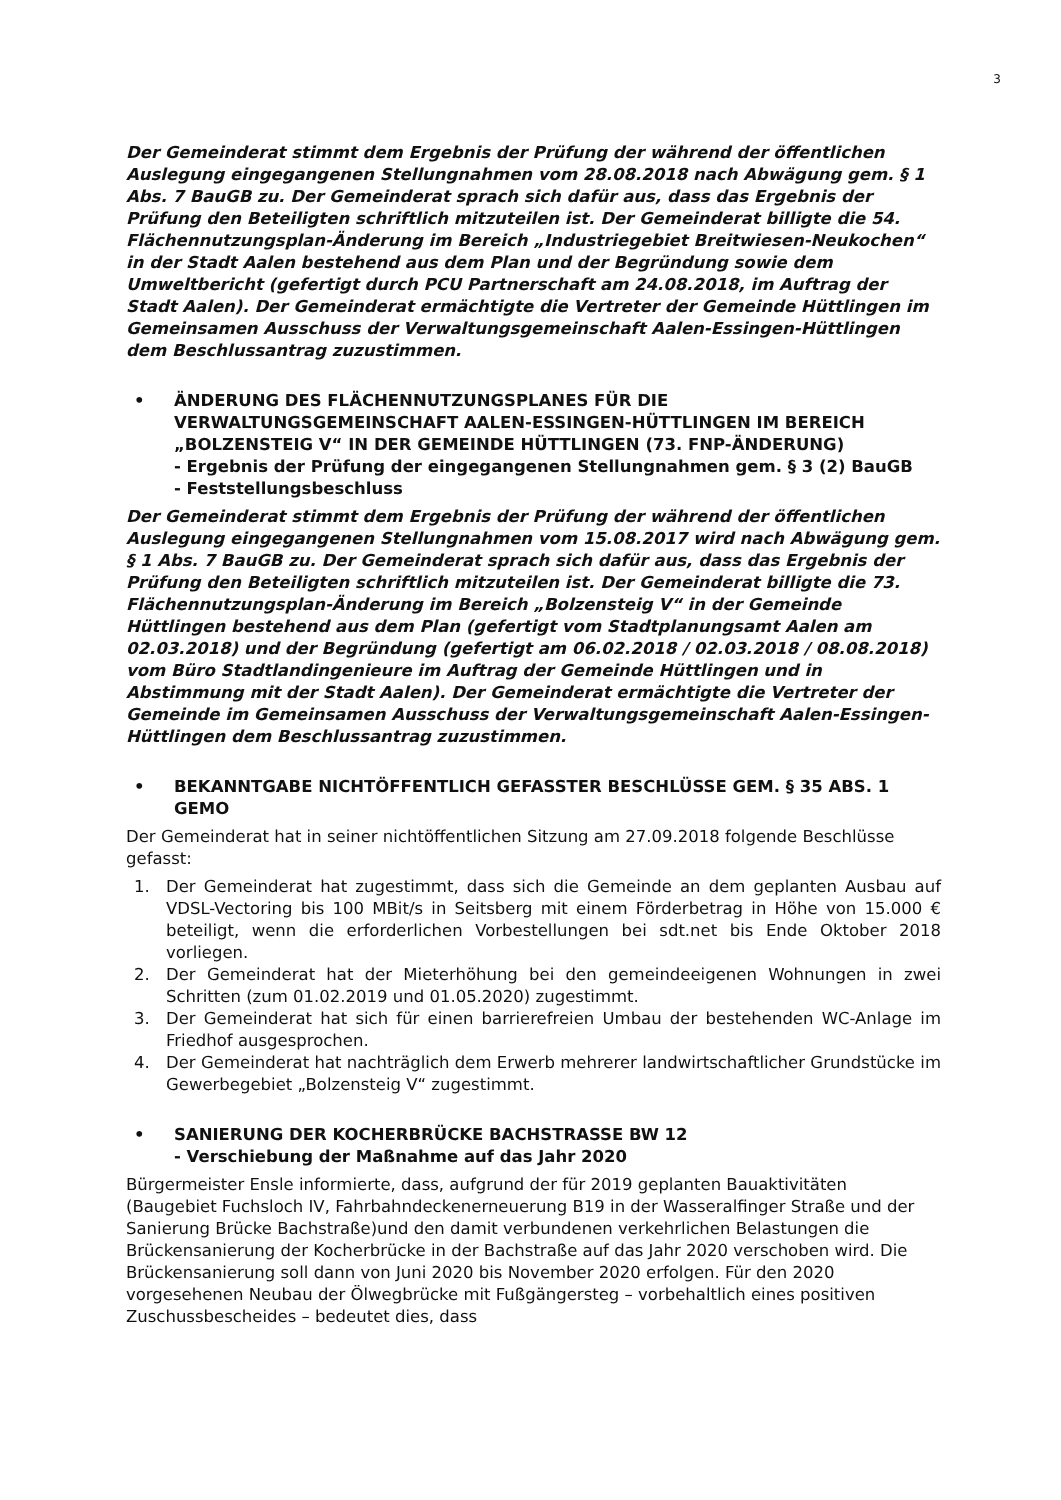3
Der Gemeinderat stimmt dem Ergebnis der Prüfung der während der öffentlichen Auslegung eingegangenen Stellungnahmen vom 28.08.2018 nach Abwägung gem. § 1 Abs. 7 BauGB zu. Der Gemeinderat sprach sich dafür aus, dass das Ergebnis der Prüfung den Beteiligten schriftlich mitzuteilen ist. Der Gemeinderat billigte die 54. Flächennutzungsplan-Änderung im Bereich „Industriegebiet Breitwiesen-Neukochen“ in der Stadt Aalen bestehend aus dem Plan und der Begründung sowie dem Umweltbericht (gefertigt durch PCU Partnerschaft am 24.08.2018, im Auftrag der Stadt Aalen). Der Gemeinderat ermächtigte die Vertreter der Gemeinde Hüttlingen im Gemeinsamen Ausschuss der Verwaltungsgemeinschaft Aalen-Essingen-Hüttlingen dem Beschlussantrag zuzustimmen.
• ÄNDERUNG DES FLÄCHENNUTZUNGSPLANES FÜR DIE VERWALTUNGSGEMEINSCHAFT AALEN-ESSINGEN-HÜTTLINGEN IM BEREICH „BOLZENSTEIG V“ IN DER GEMEINDE HÜTTLINGEN (73. FNP-ÄNDERUNG)
- Ergebnis der Prüfung der eingegangenen Stellungnahmen gem. § 3 (2) BauGB
- Feststellungsbeschluss
Der Gemeinderat stimmt dem Ergebnis der Prüfung der während der öffentlichen Auslegung eingegangenen Stellungnahmen vom 15.08.2017 wird nach Abwägung gem. § 1 Abs. 7 BauGB zu. Der Gemeinderat sprach sich dafür aus, dass das Ergebnis der Prüfung den Beteiligten schriftlich mitzuteilen ist. Der Gemeinderat billigte die 73. Flächennutzungsplan-Änderung im Bereich „Bolzensteig V“ in der Gemeinde Hüttlingen bestehend aus dem Plan (gefertigt vom Stadtplanungsamt Aalen am 02.03.2018) und der Begründung (gefertigt am 06.02.2018 / 02.03.2018 / 08.08.2018) vom Büro Stadtlandingenieure im Auftrag der Gemeinde Hüttlingen und in Abstimmung mit der Stadt Aalen). Der Gemeinderat ermächtigte die Vertreter der Gemeinde im Gemeinsamen Ausschuss der Verwaltungsgemeinschaft Aalen-Essingen-Hüttlingen dem Beschlussantrag zuzustimmen.
• BEKANNTGABE NICHTÖFFENTLICH GEFASSTER BESCHLÜSSE GEM. § 35 ABS. 1 GEMO
Der Gemeinderat hat in seiner nichtöffentlichen Sitzung am 27.09.2018 folgende Beschlüsse gefasst:
1. Der Gemeinderat hat zugestimmt, dass sich die Gemeinde an dem geplanten Ausbau auf VDSL-Vectoring bis 100 MBit/s in Seitsberg mit einem Förderbetrag in Höhe von 15.000 € beteiligt, wenn die erforderlichen Vorbestellungen bei sdt.net bis Ende Oktober 2018 vorliegen.
2. Der Gemeinderat hat der Mieterhöhung bei den gemeindeeigenen Wohnungen in zwei Schritten (zum 01.02.2019 und 01.05.2020) zugestimmt.
3. Der Gemeinderat hat sich für einen barrierefreien Umbau der bestehenden WC-Anlage im Friedhof ausgesprochen.
4. Der Gemeinderat hat nachträglich dem Erwerb mehrerer landwirtschaftlicher Grundstücke im Gewerbegebiet „Bolzensteig V“ zugestimmt.
• SANIERUNG DER KOCHERBRÜCKE BACHSTRASSE BW 12
- Verschiebung der Maßnahme auf das Jahr 2020
Bürgermeister Ensle informierte, dass, aufgrund der für 2019 geplanten Bauaktivitäten (Baugebiet Fuchsloch IV, Fahrbahndeckenerneuerung B19 in der Wasseralfinger Straße und der Sanierung Brücke Bachstraße)und den damit verbundenen verkehrlichen Belastungen die Brückensanierung der Kocherbrücke in der Bachstraße auf das Jahr 2020 verschoben wird. Die Brückensanierung soll dann von Juni 2020 bis November 2020 erfolgen. Für den 2020 vorgesehenen Neubau der Ölwegbrücke mit Fußgängersteg – vorbehaltlich eines positiven Zuschussbescheides – bedeutet dies, dass